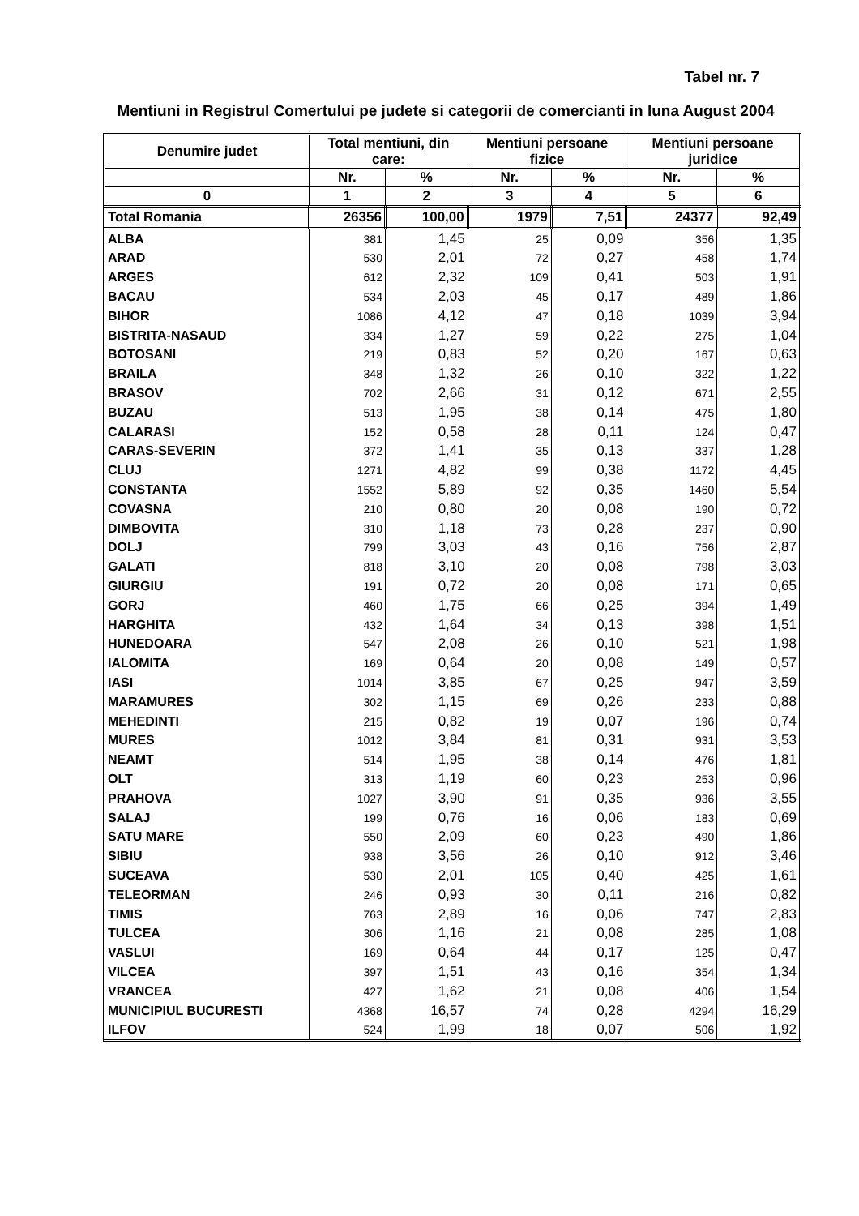Tabel nr. 7
Mentiuni in Registrul Comertului pe judete si categorii de comercianti in luna August 2004
| Denumire judet | Total mentiuni, din care: | | Mentiuni persoane fizice | | Mentiuni persoane juridice | |
| --- | --- | --- | --- | --- | --- | --- |
| | Nr. | % | Nr. | % | Nr. | % |
| 0 | 1 | 2 | 3 | 4 | 5 | 6 |
| Total Romania | 26356 | 100,00 | 1979 | 7,51 | 24377 | 92,49 |
| ALBA | 381 | 1,45 | 25 | 0,09 | 356 | 1,35 |
| ARAD | 530 | 2,01 | 72 | 0,27 | 458 | 1,74 |
| ARGES | 612 | 2,32 | 109 | 0,41 | 503 | 1,91 |
| BACAU | 534 | 2,03 | 45 | 0,17 | 489 | 1,86 |
| BIHOR | 1086 | 4,12 | 47 | 0,18 | 1039 | 3,94 |
| BISTRITA-NASAUD | 334 | 1,27 | 59 | 0,22 | 275 | 1,04 |
| BOTOSANI | 219 | 0,83 | 52 | 0,20 | 167 | 0,63 |
| BRAILA | 348 | 1,32 | 26 | 0,10 | 322 | 1,22 |
| BRASOV | 702 | 2,66 | 31 | 0,12 | 671 | 2,55 |
| BUZAU | 513 | 1,95 | 38 | 0,14 | 475 | 1,80 |
| CALARASI | 152 | 0,58 | 28 | 0,11 | 124 | 0,47 |
| CARAS-SEVERIN | 372 | 1,41 | 35 | 0,13 | 337 | 1,28 |
| CLUJ | 1271 | 4,82 | 99 | 0,38 | 1172 | 4,45 |
| CONSTANTA | 1552 | 5,89 | 92 | 0,35 | 1460 | 5,54 |
| COVASNA | 210 | 0,80 | 20 | 0,08 | 190 | 0,72 |
| DIMBOVITA | 310 | 1,18 | 73 | 0,28 | 237 | 0,90 |
| DOLJ | 799 | 3,03 | 43 | 0,16 | 756 | 2,87 |
| GALATI | 818 | 3,10 | 20 | 0,08 | 798 | 3,03 |
| GIURGIU | 191 | 0,72 | 20 | 0,08 | 171 | 0,65 |
| GORJ | 460 | 1,75 | 66 | 0,25 | 394 | 1,49 |
| HARGHITA | 432 | 1,64 | 34 | 0,13 | 398 | 1,51 |
| HUNEDOARA | 547 | 2,08 | 26 | 0,10 | 521 | 1,98 |
| IALOMITA | 169 | 0,64 | 20 | 0,08 | 149 | 0,57 |
| IASI | 1014 | 3,85 | 67 | 0,25 | 947 | 3,59 |
| MARAMURES | 302 | 1,15 | 69 | 0,26 | 233 | 0,88 |
| MEHEDINTI | 215 | 0,82 | 19 | 0,07 | 196 | 0,74 |
| MURES | 1012 | 3,84 | 81 | 0,31 | 931 | 3,53 |
| NEAMT | 514 | 1,95 | 38 | 0,14 | 476 | 1,81 |
| OLT | 313 | 1,19 | 60 | 0,23 | 253 | 0,96 |
| PRAHOVA | 1027 | 3,90 | 91 | 0,35 | 936 | 3,55 |
| SALAJ | 199 | 0,76 | 16 | 0,06 | 183 | 0,69 |
| SATU MARE | 550 | 2,09 | 60 | 0,23 | 490 | 1,86 |
| SIBIU | 938 | 3,56 | 26 | 0,10 | 912 | 3,46 |
| SUCEAVA | 530 | 2,01 | 105 | 0,40 | 425 | 1,61 |
| TELEORMAN | 246 | 0,93 | 30 | 0,11 | 216 | 0,82 |
| TIMIS | 763 | 2,89 | 16 | 0,06 | 747 | 2,83 |
| TULCEA | 306 | 1,16 | 21 | 0,08 | 285 | 1,08 |
| VASLUI | 169 | 0,64 | 44 | 0,17 | 125 | 0,47 |
| VILCEA | 397 | 1,51 | 43 | 0,16 | 354 | 1,34 |
| VRANCEA | 427 | 1,62 | 21 | 0,08 | 406 | 1,54 |
| MUNICIPIUL BUCURESTI | 4368 | 16,57 | 74 | 0,28 | 4294 | 16,29 |
| ILFOV | 524 | 1,99 | 18 | 0,07 | 506 | 1,92 |